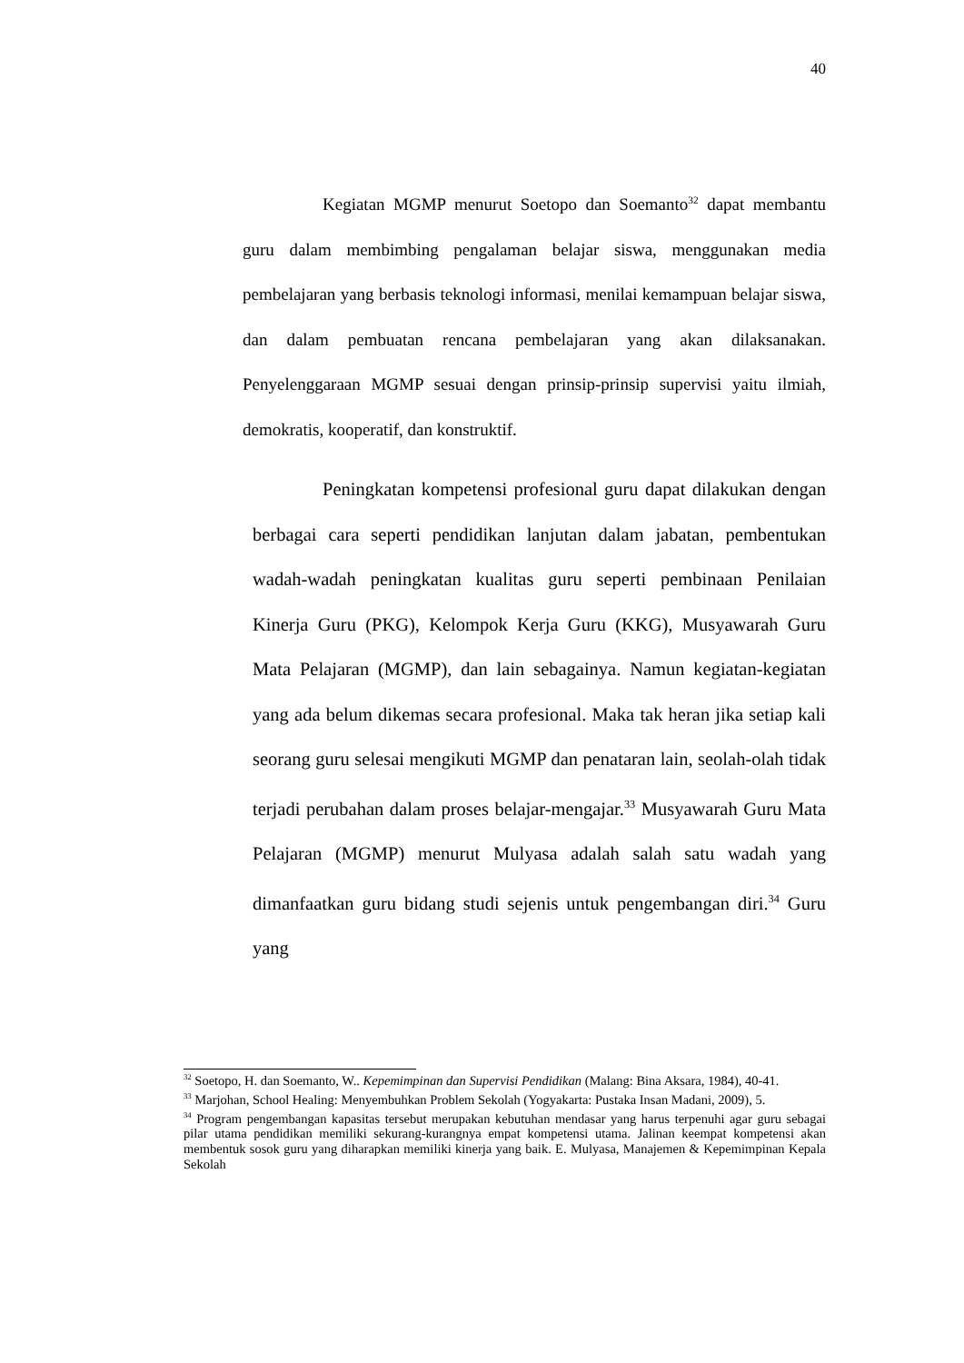40
Kegiatan MGMP menurut Soetopo dan Soemanto<sup>32</sup> dapat membantu guru dalam membimbing pengalaman belajar siswa, menggunakan media pembelajaran yang berbasis teknologi informasi, menilai kemampuan belajar siswa, dan dalam pembuatan rencana pembelajaran yang akan dilaksanakan. Penyelenggaraan MGMP sesuai dengan prinsip-prinsip supervisi yaitu ilmiah, demokratis, kooperatif, dan konstruktif.
Peningkatan kompetensi profesional guru dapat dilakukan dengan berbagai cara seperti pendidikan lanjutan dalam jabatan, pembentukan wadah-wadah peningkatan kualitas guru seperti pembinaan Penilaian Kinerja Guru (PKG), Kelompok Kerja Guru (KKG), Musyawarah Guru Mata Pelajaran (MGMP), dan lain sebagainya. Namun kegiatan-kegiatan yang ada belum dikemas secara profesional. Maka tak heran jika setiap kali seorang guru selesai mengikuti MGMP dan penataran lain, seolah-olah tidak terjadi perubahan dalam proses belajar-mengajar.<sup>33</sup> Musyawarah Guru Mata Pelajaran (MGMP) menurut Mulyasa adalah salah satu wadah yang dimanfaatkan guru bidang studi sejenis untuk pengembangan diri.<sup>34</sup> Guru yang
<sup>32</sup> Soetopo, H. dan Soemanto, W.. Kepemimpinan dan Supervisi Pendidikan (Malang: Bina Aksara, 1984), 40-41.
<sup>33</sup> Marjohan, School Healing: Menyembuhkan Problem Sekolah (Yogyakarta: Pustaka Insan Madani, 2009), 5.
<sup>34</sup> Program pengembangan kapasitas tersebut merupakan kebutuhan mendasar yang harus terpenuhi agar guru sebagai pilar utama pendidikan memiliki sekurang-kurangnya empat kompetensi utama. Jalinan keempat kompetensi akan membentuk sosok guru yang diharapkan memiliki kinerja yang baik. E. Mulyasa, Manajemen & Kepemimpinan Kepala Sekolah